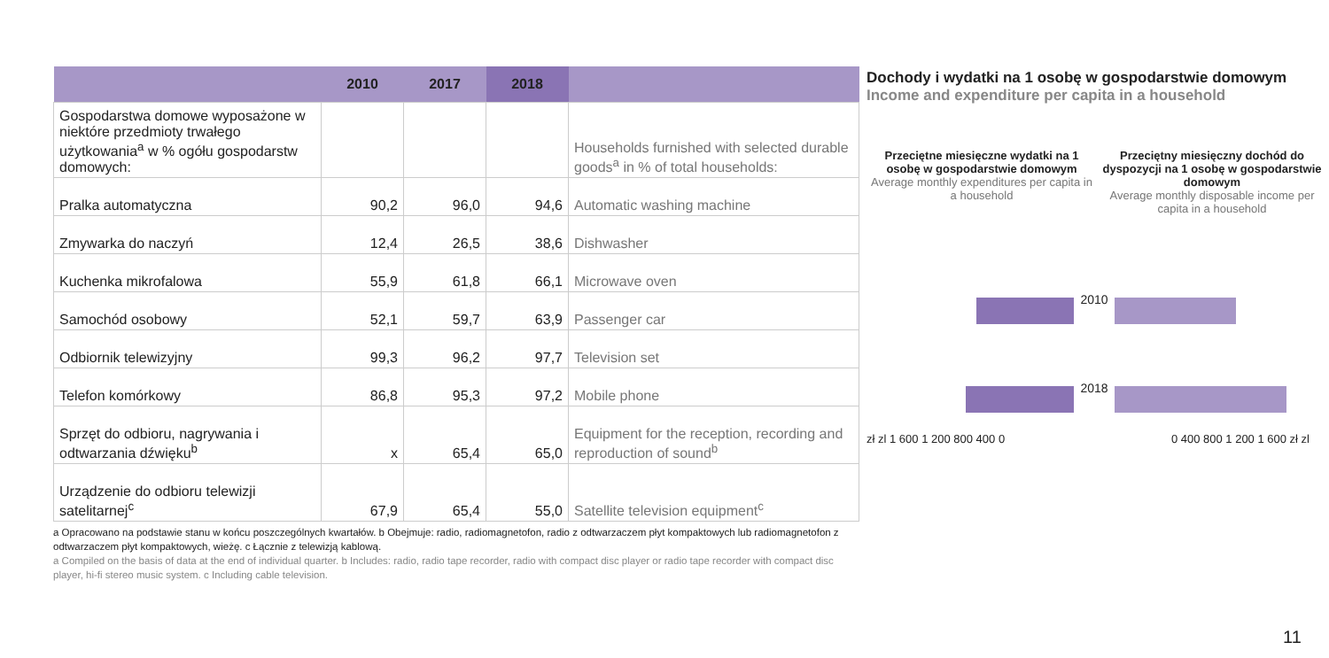| | 2010 | 2017 | 2018 | |
| --- | --- | --- | --- | --- |
| Gospodarstwa domowe wyposażone w niektóre przedmioty trwałego użytkowania<sup>a</sup> w % ogółu gospodarstw domowych: | | | | Households furnished with selected durable goods<sup>a</sup> in % of total households: |
| Pralka automatyczna | 90,2 | 96,0 | 94,6 | Automatic washing machine |
| Zmywarka do naczyń | 12,4 | 26,5 | 38,6 | Dishwasher |
| Kuchenka mikrofalowa | 55,9 | 61,8 | 66,1 | Microwave oven |
| Samochód osobowy | 52,1 | 59,7 | 63,9 | Passenger car |
| Odbiornik telewizyjny | 99,3 | 96,2 | 97,7 | Television set |
| Telefon komórkowy | 86,8 | 95,3 | 97,2 | Mobile phone |
| Sprzęt do odbioru, nagrywania i odtwarzania dźwięku<sup>b</sup> | x | 65,4 | 65,0 | Equipment for the reception, recording and reproduction of sound<sup>b</sup> |
| Urządzenie do odbioru telewizji satelitarnej<sup>c</sup> | 67,9 | 65,4 | 55,0 | Satellite television equipment<sup>c</sup> |
a Opracowano na podstawie stanu w końcu poszczególnych kwartałów. b Obejmuje: radio, radiomagnetofon, radio z odtwarzaczem płyt kompaktowych lub radiomagnetofon z odtwarzaczem płyt kompaktowych, wieżę. c Łącznie z telewizją kablową.
a Compiled on the basis of data at the end of individual quarter. b Includes: radio, radio tape recorder, radio with compact disc player or radio tape recorder with compact disc player, hi-fi stereo music system. c Including cable television.
Dochody i wydatki na 1 osobę w gospodarstwie domowym
Income and expenditure per capita in a household
Przeciętne miesięczne wydatki na 1 osobę w gospodarstwie domowym
Average monthly expenditures per capita in a household
Przeciętny miesięczny dochód do dyspozycji na 1 osobę w gospodarstwie domowym
Average monthly disposable income per capita in a household
2010
2018
zł zl 1 600 1 200 800 400 0 0 400 800 1 200 1 600 zł zl
11